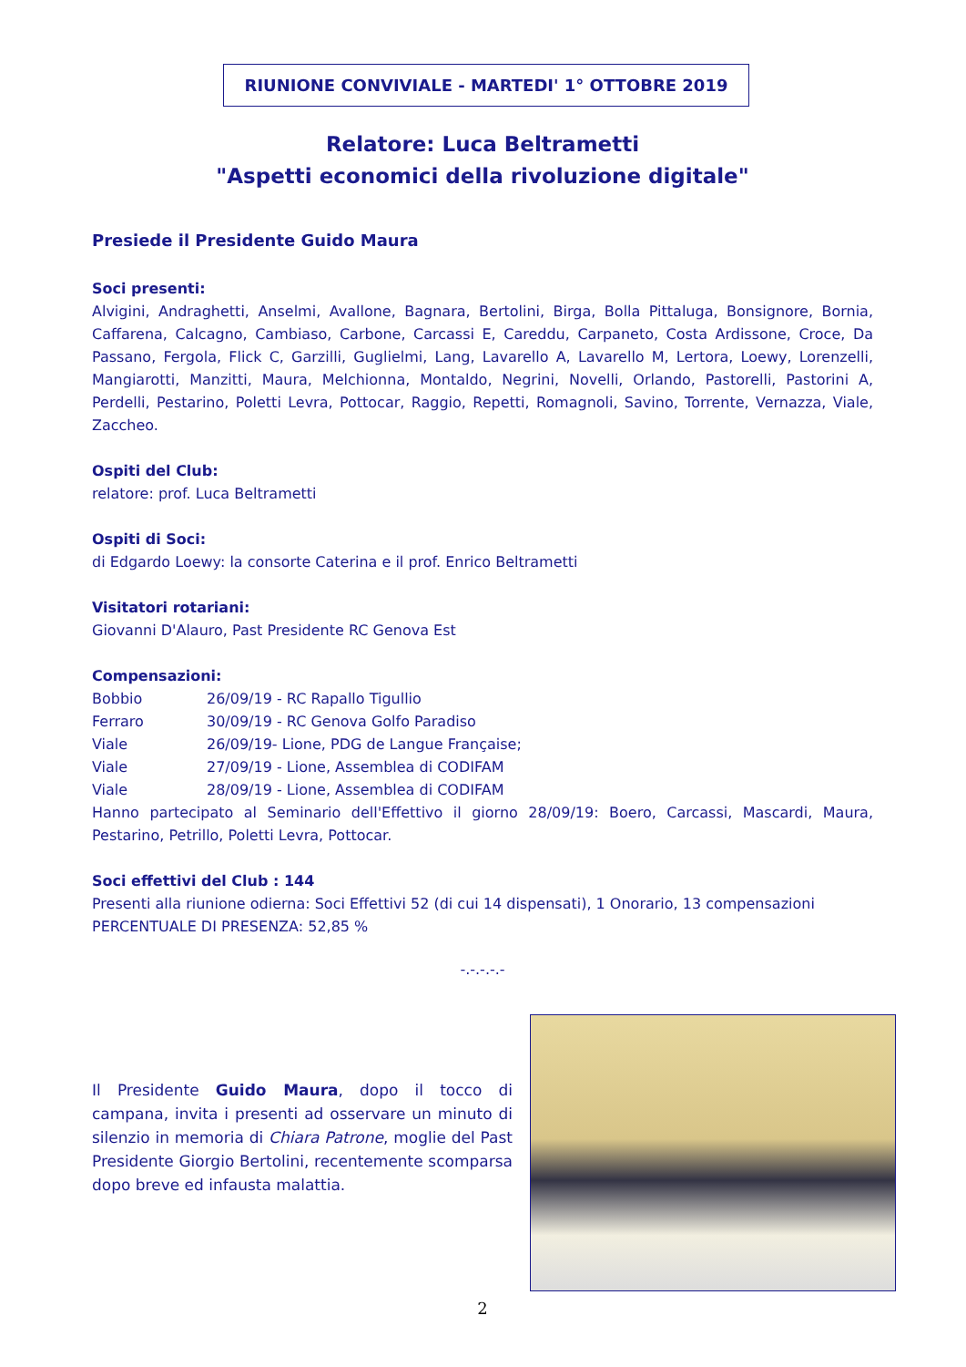RIUNIONE CONVIVIALE - MARTEDI' 1° OTTOBRE 2019
Relatore: Luca Beltrametti
"Aspetti economici della rivoluzione digitale"
Presiede il Presidente Guido Maura
Soci presenti:
Alvigini, Andraghetti, Anselmi, Avallone, Bagnara, Bertolini, Birga, Bolla Pittaluga, Bonsignore, Bornia, Caffarena, Calcagno, Cambiaso, Carbone, Carcassi E, Careddu, Carpaneto, Costa Ardissone, Croce, Da Passano, Fergola, Flick C, Garzilli, Guglielmi, Lang, Lavarello A, Lavarello M, Lertora, Loewy, Lorenzelli, Mangiarotti, Manzitti, Maura, Melchionna, Montaldo, Negrini, Novelli, Orlando, Pastorelli, Pastorini A, Perdelli, Pestarino, Poletti Levra, Pottocar, Raggio, Repetti, Romagnoli, Savino, Torrente, Vernazza, Viale, Zaccheo.
Ospiti del Club:
relatore: prof. Luca Beltrametti
Ospiti di Soci:
di Edgardo Loewy: la consorte Caterina e il prof. Enrico Beltrametti
Visitatori rotariani:
Giovanni D'Alauro, Past Presidente RC Genova Est
Compensazioni:
| Bobbio | 26/09/19 - RC Rapallo Tigullio |
| Ferraro | 30/09/19 - RC Genova Golfo Paradiso |
| Viale | 26/09/19- Lione, PDG de Langue Française; |
| Viale | 27/09/19 - Lione, Assemblea di CODIFAM |
| Viale | 28/09/19 - Lione, Assemblea di CODIFAM |
Hanno partecipato al Seminario dell'Effettivo il giorno 28/09/19: Boero, Carcassi, Mascardi, Maura, Pestarino, Petrillo, Poletti Levra, Pottocar.
Soci effettivi del Club : 144
Presenti alla riunione odierna: Soci Effettivi 52 (di cui 14 dispensati), 1 Onorario, 13 compensazioni
PERCENTUALE DI PRESENZA: 52,85 %
-.-.-.-.-
Il Presidente Guido Maura, dopo il tocco di campana, invita i presenti ad osservare un minuto di silenzio in memoria di Chiara Patrone, moglie del Past Presidente Giorgio Bertolini, recentemente scomparsa dopo breve ed infausta malattia.
2